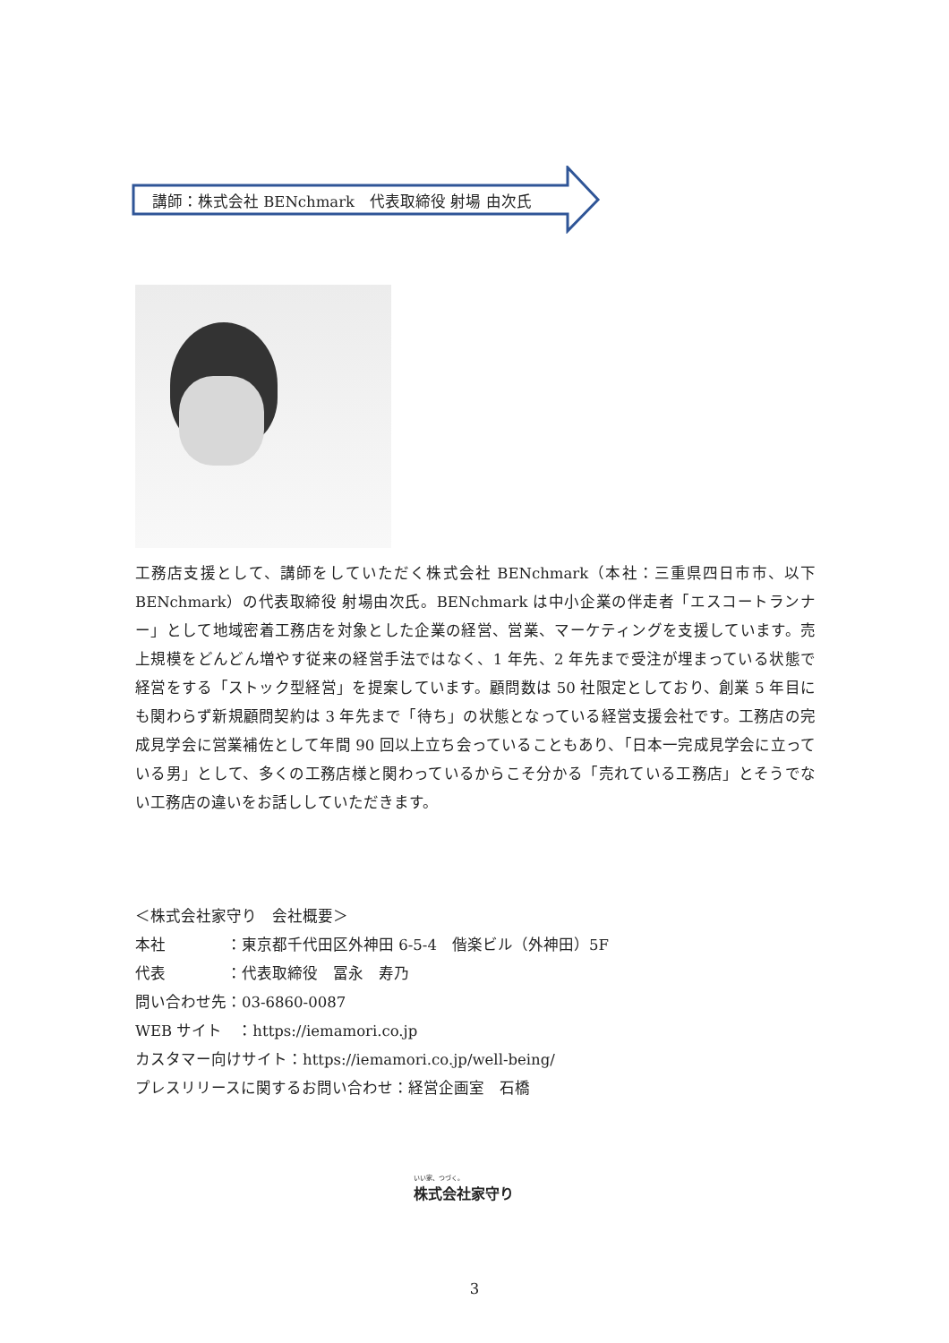講師：株式会社 BENchmark　代表取締役 射場 由次氏
工務店支援として、講師をしていただく株式会社 BENchmark（本社：三重県四日市市、以下 BENchmark）の代表取締役 射場由次氏。BENchmark は中小企業の伴走者「エスコートランナー」として地域密着工務店を対象とした企業の経営、営業、マーケティングを支援しています。売上規模をどんどん増やす従来の経営手法ではなく、1 年先、2 年先まで受注が埋まっている状態で経営をする「ストック型経営」を提案しています。顧問数は 50 社限定としており、創業 5 年目にも関わらず新規顧問契約は 3 年先まで「待ち」の状態となっている経営支援会社です。工務店の完成見学会に営業補佐として年間 90 回以上立ち会っていることもあり、「日本一完成見学会に立っている男」として、多くの工務店様と関わっているからこそ分かる「売れている工務店」とそうでない工務店の違いをお話ししていただきます。
＜株式会社家守り　会社概要＞
本社　　　　：東京都千代田区外神田 6-5-4　偕楽ビル（外神田）5F
代表　　　　：代表取締役　冨永　寿乃
問い合わせ先：03-6860-0087
WEB サイト　：https://iemamori.co.jp
カスタマー向けサイト：https://iemamori.co.jp/well-being/
プレスリリースに関するお問い合わせ：経営企画室　石橋
いい家、つづく。
株式会社家守り
3